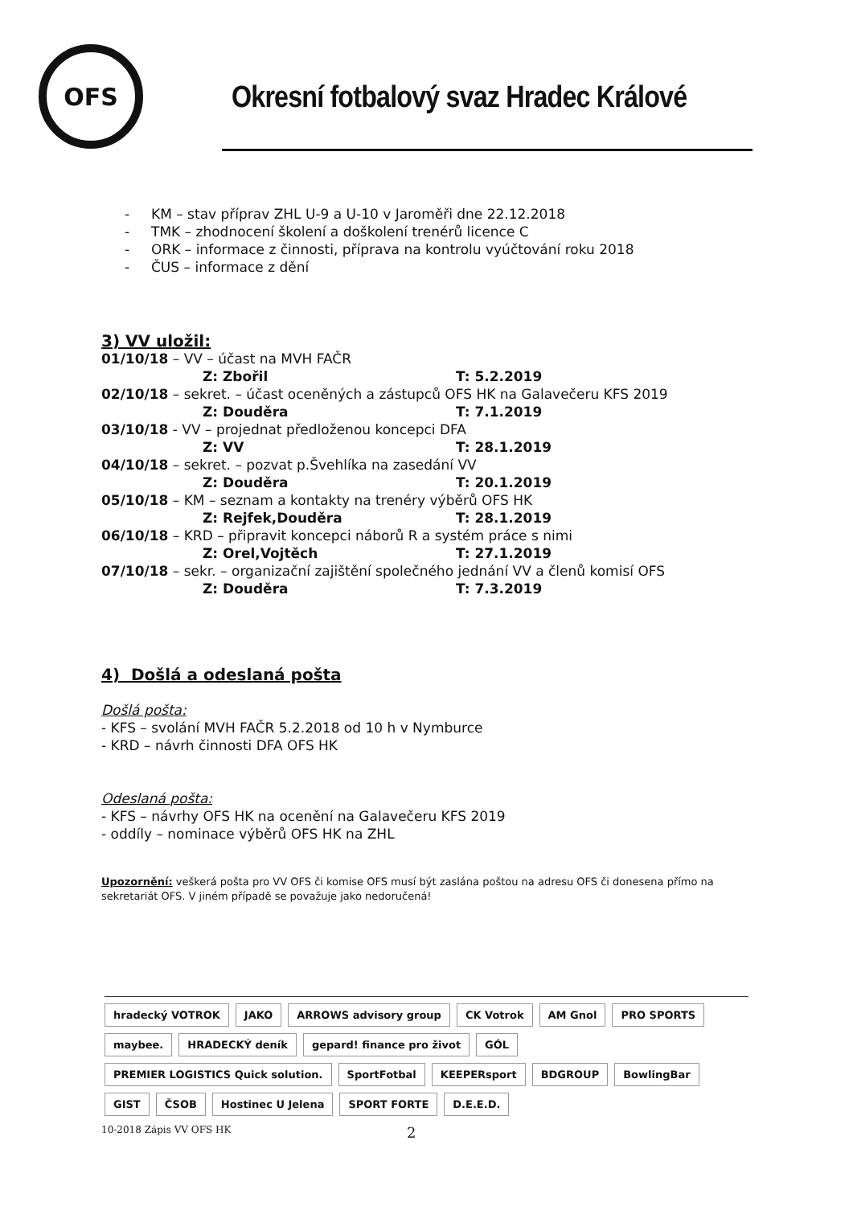OFS
Okresní fotbalový svaz Hradec Králové
- KM – stav příprav ZHL U-9 a U-10 v Jaroměři dne 22.12.2018
- TMK – zhodnocení školení a doškolení trenérů licence C
- ORK – informace z činnosti, příprava na kontrolu vyúčtování roku 2018
- ČUS – informace z dění
3) VV uložil:
01/10/18 – VV – účast na MVH FAČR
Z: Zbořil T: 5.2.2019
02/10/18 – sekret. – účast oceněných a zástupců OFS HK na Galavečeru KFS 2019
Z: Douděra T: 7.1.2019
03/10/18 - VV – projednat předloženou koncepci DFA
Z: VV T: 28.1.2019
04/10/18 – sekret. – pozvat p.Švehlíka na zasedání VV
Z: Douděra T: 20.1.2019
05/10/18 – KM – seznam a kontakty na trenéry výběrů OFS HK
Z: Rejfek,Douděra T: 28.1.2019
06/10/18 – KRD – připravit koncepci náborů R a systém práce s nimi
Z: Orel,Vojtěch T: 27.1.2019
07/10/18 – sekr. – organizační zajištění společného jednání VV a členů komisí OFS
Z: Douděra T: 7.3.2019
4) Došlá a odeslaná pošta
Došlá pošta:
- KFS – svolání MVH FAČR 5.2.2018 od 10 h v Nymburce
- KRD – návrh činnosti DFA OFS HK
Odeslaná pošta:
- KFS – návrhy OFS HK na ocenění na Galavečeru KFS 2019
- oddíly – nominace výběrů OFS HK na ZHL
Upozornění: veškerá pošta pro VV OFS či komise OFS musí být zaslána poštou na adresu OFS či donesena přímo na sekretariát OFS. V jiném případě se považuje jako nedoručená!
hradecký VOTROK
JAKO
ARROWS advisory group
CK Votrok
AM Gnol
PRO SPORTS
maybee.
HRADECKÝ deník
gepard! finance pro život
GÓL
PREMIER LOGISTICS Quick solution.
SportFotbal
KEEPERsport
BDGROUP
BowlingBar
GIST
ČSOB
Hostinec U Jelena
SPORT FORTE
D.E.E.D.
10-2018 Zápis VV OFS HK 2